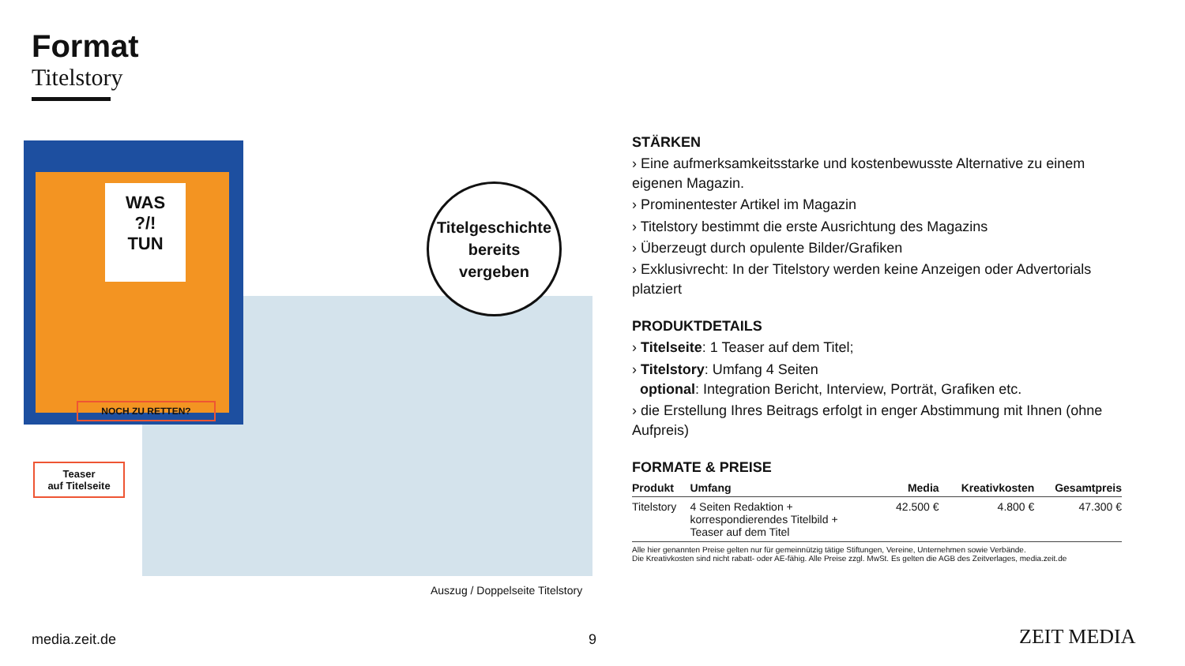Format
Titelstory
WAS
?/!
TUN
NOCH ZU RETTEN?
Titelgeschichte
bereits
vergeben
Teaser
auf Titelseite
Auszug / Doppelseite Titelstory
STÄRKEN
› Eine aufmerksamkeitsstarke und kostenbewusste Alternative zu einem eigenen Magazin.
› Prominentester Artikel im Magazin
› Titelstory bestimmt die erste Ausrichtung des Magazins
› Überzeugt durch opulente Bilder/Grafiken
› Exklusivrecht: In der Titelstory werden keine Anzeigen oder Advertorials platziert
PRODUKTDETAILS
› Titelseite: 1 Teaser auf dem Titel;
› Titelstory: Umfang 4 Seiten
optional: Integration Bericht, Interview, Porträt, Grafiken etc.
› die Erstellung Ihres Beitrags erfolgt in enger Abstimmung mit Ihnen (ohne Aufpreis)
FORMATE & PREISE
| Produkt | Umfang | Media | Kreativkosten | Gesamtpreis |
| --- | --- | --- | --- | --- |
| Titelstory | 4 Seiten Redaktion + korrespondierendes Titelbild + Teaser auf dem Titel | 42.500 € | 4.800 € | 47.300 € |
Alle hier genannten Preise gelten nur für gemeinnützig tätige Stiftungen, Vereine, Unternehmen sowie Verbände.
Die Kreativkosten sind nicht rabatt- oder AE-fähig. Alle Preise zzgl. MwSt. Es gelten die AGB des Zeitverlages, media.zeit.de
media.zeit.de 9 ZEIT MEDIA